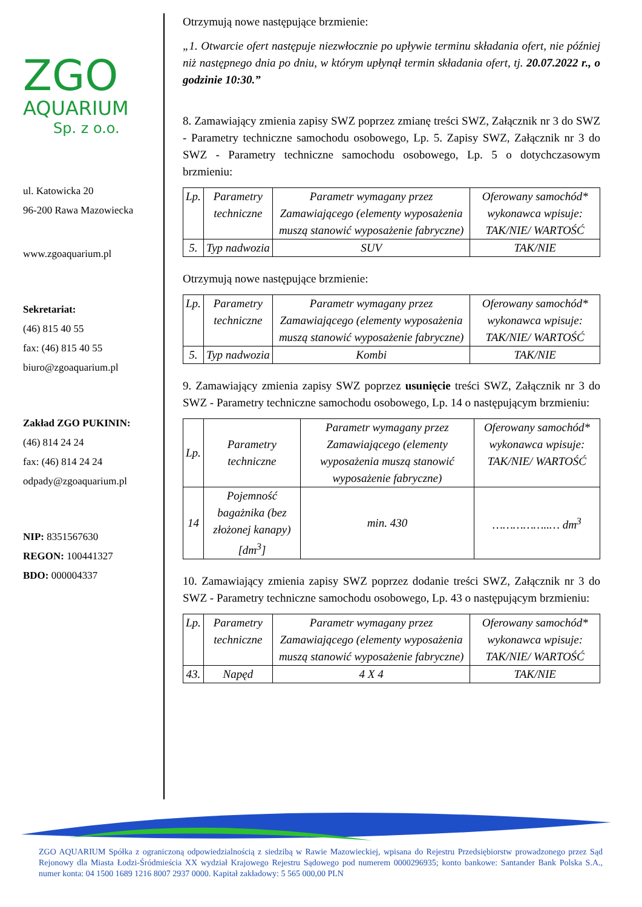ZGO
AQUARIUM
Sp. z o.o.
ul. Katowicka 20
96-200 Rawa Mazowiecka
www.zgoaquarium.pl
Sekretariat:
(46) 815 40 55
fax: (46) 815 40 55
biuro@zgoaquarium.pl
Zakład ZGO PUKININ:
(46) 814 24 24
fax: (46) 814 24 24
odpady@zgoaquarium.pl
NIP: 8351567630
REGON: 100441327
BDO: 000004337
Otrzymują nowe następujące brzmienie:
„1. Otwarcie ofert następuje niezwłocznie po upływie terminu składania ofert, nie później niż następnego dnia po dniu, w którym upłynął termin składania ofert, tj. 20.07.2022 r., o godzinie 10:30.”
8. Zamawiający zmienia zapisy SWZ poprzez zmianę treści SWZ, Załącznik nr 3 do SWZ - Parametry techniczne samochodu osobowego, Lp. 5. Zapisy SWZ, Załącznik nr 3 do SWZ - Parametry techniczne samochodu osobowego, Lp. 5 o dotychczasowym brzmieniu:
| Lp. | Parametry techniczne | Parametr wymagany przez Zamawiającego (elementy wyposażenia muszą stanowić wyposażenie fabryczne) | Oferowany samochód* wykonawca wpisuje: TAK/NIE/ WARTOŚĆ |
| 5. | Typ nadwozia | SUV | TAK/NIE |
Otrzymują nowe następujące brzmienie:
| Lp. | Parametry techniczne | Parametr wymagany przez Zamawiającego (elementy wyposażenia muszą stanowić wyposażenie fabryczne) | Oferowany samochód* wykonawca wpisuje: TAK/NIE/ WARTOŚĆ |
| 5. | Typ nadwozia | Kombi | TAK/NIE |
9. Zamawiający zmienia zapisy SWZ poprzez usunięcie treści SWZ, Załącznik nr 3 do SWZ - Parametry techniczne samochodu osobowego, Lp. 14 o następującym brzmieniu:
| Lp. | Parametry techniczne | Parametr wymagany przez Zamawiającego (elementy wyposażenia muszą stanowić wyposażenie fabryczne) | Oferowany samochód* wykonawca wpisuje: TAK/NIE/ WARTOŚĆ |
| 14 | Pojemność bagażnika (bez złożonej kanapy) [dm<sup>3</sup>] | min. 430 | ……………..… dm<sup>3</sup> |
10. Zamawiający zmienia zapisy SWZ poprzez dodanie treści SWZ, Załącznik nr 3 do SWZ - Parametry techniczne samochodu osobowego, Lp. 43 o następującym brzmieniu:
| Lp. | Parametry techniczne | Parametr wymagany przez Zamawiającego (elementy wyposażenia muszą stanowić wyposażenie fabryczne) | Oferowany samochód* wykonawca wpisuje: TAK/NIE/ WARTOŚĆ |
| 43. | Napęd | 4 X 4 | TAK/NIE |
ZGO AQUARIUM Spółka z ograniczoną odpowiedzialnością z siedzibą w Rawie Mazowieckiej, wpisana do Rejestru Przedsiębiorstw prowadzonego przez Sąd Rejonowy dla Miasta Łodzi-Śródmieścia XX wydział Krajowego Rejestru Sądowego pod numerem 0000296935; konto bankowe: Santander Bank Polska S.A., numer konta: 04 1500 1689 1216 8007 2937 0000. Kapitał zakładowy: 5 565 000,00 PLN